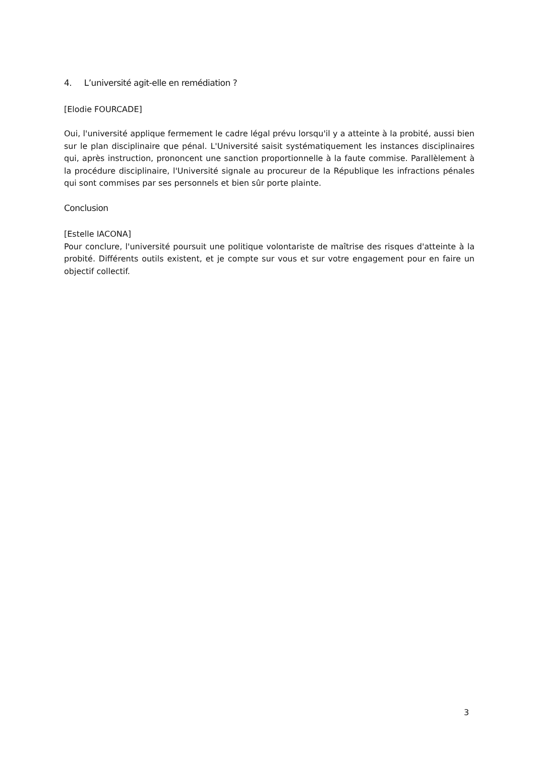4. L’université agit-elle en remédiation ?
[Elodie FOURCADE]
Oui, l'université applique fermement le cadre légal prévu lorsqu'il y a atteinte à la probité, aussi bien sur le plan disciplinaire que pénal. L'Université saisit systématiquement les instances disciplinaires qui, après instruction, prononcent une sanction proportionnelle à la faute commise. Parallèlement à la procédure disciplinaire, l'Université signale au procureur de la République les infractions pénales qui sont commises par ses personnels et bien sûr porte plainte.
Conclusion
[Estelle IACONA]
Pour conclure, l'université poursuit une politique volontariste de maîtrise des risques d'atteinte à la probité. Différents outils existent, et je compte sur vous et sur votre engagement pour en faire un objectif collectif.
3